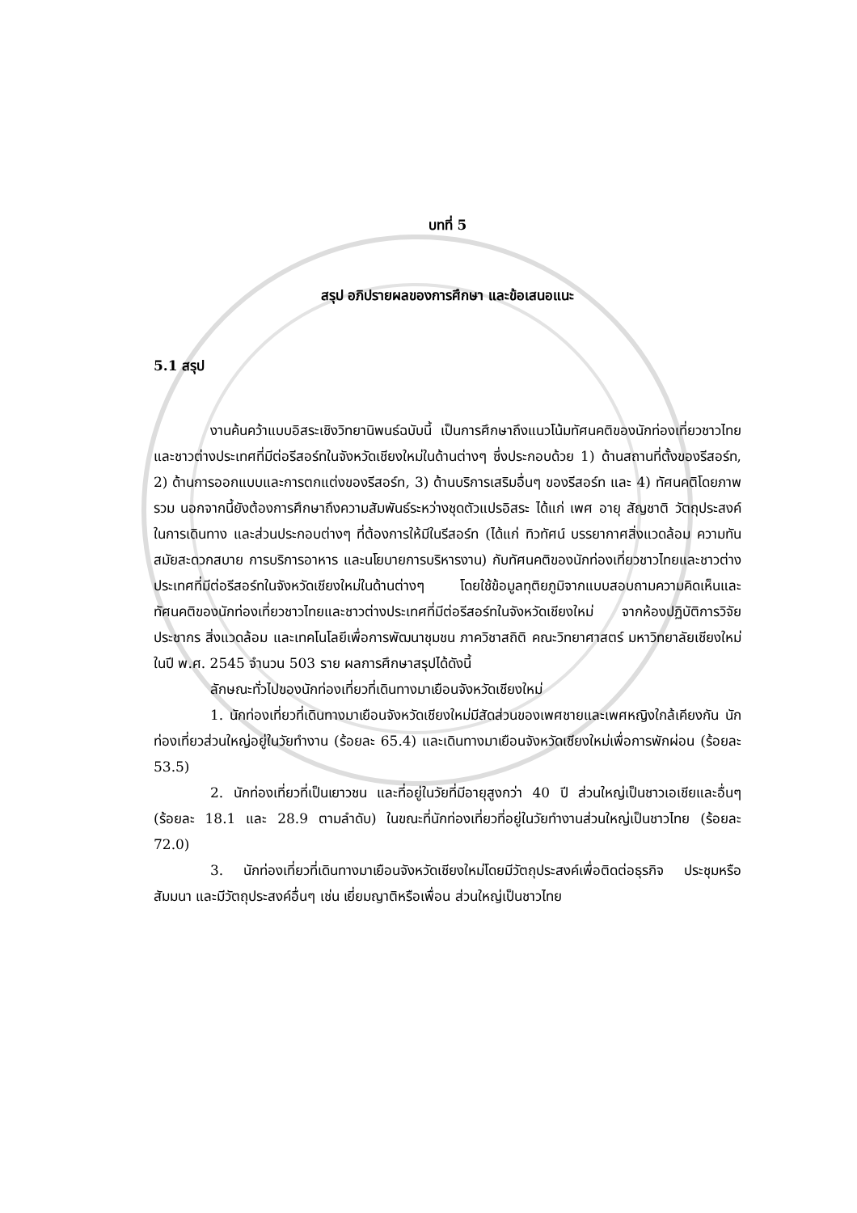บทที่ 5
สรุป อภิปรายผลของการศึกษา และข้อเสนอแนะ
5.1 สรุป
งานค้นคว้าแบบอิสระเชิงวิทยานิพนธ์ฉบับนี้ เป็นการศึกษาถึงแนวโน้มทัศนคติของนักท่องเที่ยวชาวไทย และชาวต่างประเทศที่มีต่อรีสอร์ทในจังหวัดเชียงใหม่ในด้านต่างๆ ซึ่งประกอบด้วย 1) ด้านสถานที่ตั้งของรีสอร์ท, 2) ด้านการออกแบบและการตกแต่งของรีสอร์ท, 3) ด้านบริการเสริมอื่นๆ ของรีสอร์ท และ 4) ทัศนคติโดยภาพรวม นอกจากนี้ยังต้องการศึกษาถึงความสัมพันธ์ระหว่างชุดตัวแปรอิสระ ได้แก่ เพศ อายุ สัญชาติ วัตถุประสงค์ในการเดินทาง และส่วนประกอบต่างๆ ที่ต้องการให้มีในรีสอร์ท (ได้แก่ ทิวทัศน์ บรรยากาศสิ่งแวดล้อม ความทันสมัยสะดวกสบาย การบริการอาหาร และนโยบายการบริหารงาน) กับทัศนคติของนักท่องเที่ยวชาวไทยและชาวต่างประเทศที่มีต่อรีสอร์ทในจังหวัดเชียงใหม่ในด้านต่างๆ โดยใช้ข้อมูลทุติยภูมิจากแบบสอบถามความคิดเห็นและทัศนคติของนักท่องเที่ยวชาวไทยและชาวต่างประเทศที่มีต่อรีสอร์ทในจังหวัดเชียงใหม่ จากห้องปฏิบัติการวิจัยประชากร สิ่งแวดล้อม และเทคโนโลยีเพื่อการพัฒนาชุมชน ภาควิชาสถิติ คณะวิทยาศาสตร์ มหาวิทยาลัยเชียงใหม่ ในปี พ.ศ. 2545 จำนวน 503 ราย ผลการศึกษาสรุปได้ดังนี้
ลักษณะทั่วไปของนักท่องเที่ยวที่เดินทางมาเยือนจังหวัดเชียงใหม่
1. นักท่องเที่ยวที่เดินทางมาเยือนจังหวัดเชียงใหม่มีสัดส่วนของเพศชายและเพศหญิงใกล้เคียงกัน นักท่องเที่ยวส่วนใหญ่อยู่ในวัยทำงาน (ร้อยละ 65.4) และเดินทางมาเยือนจังหวัดเชียงใหม่เพื่อการพักผ่อน (ร้อยละ 53.5)
2. นักท่องเที่ยวที่เป็นเยาวชน และที่อยู่ในวัยที่มีอายุสูงกว่า 40 ปี ส่วนใหญ่เป็นชาวเอเชียและอื่นๆ (ร้อยละ 18.1 และ 28.9 ตามลำดับ) ในขณะที่นักท่องเที่ยวที่อยู่ในวัยทำงานส่วนใหญ่เป็นชาวไทย (ร้อยละ 72.0)
3. นักท่องเที่ยวที่เดินทางมาเยือนจังหวัดเชียงใหม่โดยมีวัตถุประสงค์เพื่อติดต่อธุรกิจ ประชุมหรือสัมมนา และมีวัตถุประสงค์อื่นๆ เช่น เยี่ยมญาติหรือเพื่อน ส่วนใหญ่เป็นชาวไทย